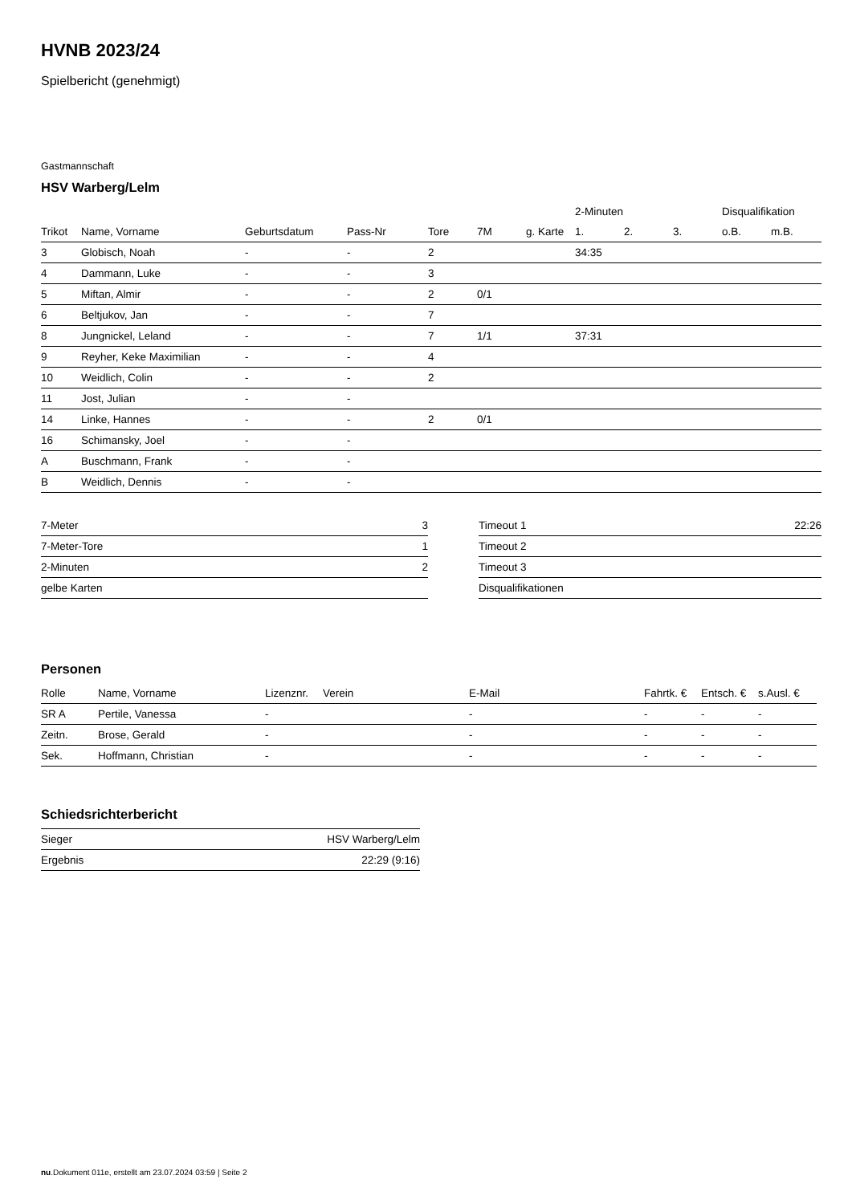HVNB 2023/24
Spielbericht (genehmigt)
Gastmannschaft
HSV Warberg/Lelm
| | | | | | | | 2-Minuten | | | Disqualifikation | |
| --- | --- | --- | --- | --- | --- | --- | --- | --- | --- | --- | --- |
| Trikot | Name, Vorname | Geburtsdatum | Pass-Nr | Tore | 7M | g. Karte | 1. | 2. | 3. | o.B. | m.B. |
| 3 | Globisch, Noah | - | - | 2 | | | 34:35 | | | | |
| 4 | Dammann, Luke | - | - | 3 | | | | | | | |
| 5 | Miftan, Almir | - | - | 2 | 0/1 | | | | | | |
| 6 | Beltjukov, Jan | - | - | 7 | | | | | | | |
| 8 | Jungnickel, Leland | - | - | 7 | 1/1 | | 37:31 | | | | |
| 9 | Reyher, Keke Maximilian | - | - | 4 | | | | | | | |
| 10 | Weidlich, Colin | - | - | 2 | | | | | | | |
| 11 | Jost, Julian | - | - | | | | | | | | |
| 14 | Linke, Hannes | - | - | 2 | 0/1 | | | | | | |
| 16 | Schimansky, Joel | - | - | | | | | | | | |
| A | Buschmann, Frank | - | - | | | | | | | | |
| B | Weidlich, Dennis | - | - | | | | | | | | |
| 7-Meter | 3 |
| 7-Meter-Tore | 1 |
| 2-Minuten | 2 |
| gelbe Karten | |
| Timeout 1 | 22:26 |
| Timeout 2 | |
| Timeout 3 | |
| Disqualifikationen | |
Personen
| Rolle | Name, Vorname | Lizenznr. | Verein | E-Mail | Fahrtk. € | Entsch. € | s.Ausl. € |
| --- | --- | --- | --- | --- | --- | --- | --- |
| SR A | Pertile, Vanessa | - | | - | - | - | - |
| Zeitn. | Brose, Gerald | - | | - | - | - | - |
| Sek. | Hoffmann, Christian | - | | - | - | - | - |
Schiedsrichterbericht
| Sieger | HSV Warberg/Lelm |
| Ergebnis | 22:29 (9:16) |
nu.Dokument 011e, erstellt am 23.07.2024 03:59 | Seite 2